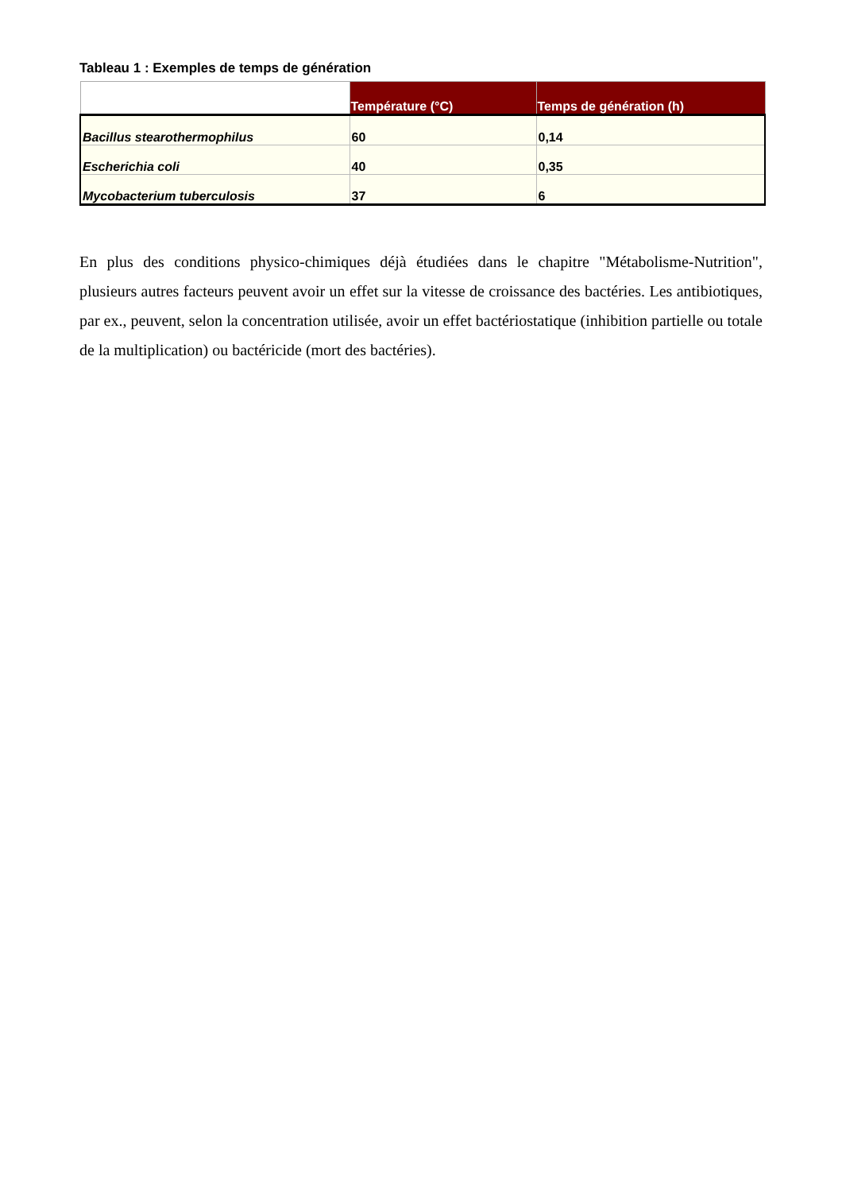Tableau 1 : Exemples de temps de génération
| | Température (°C) | Temps de génération (h) |
| --- | --- | --- |
| Bacillus stearothermophilus | 60 | 0,14 |
| Escherichia coli | 40 | 0,35 |
| Mycobacterium tuberculosis | 37 | 6 |
En plus des conditions physico-chimiques déjà étudiées dans le chapitre "Métabolisme-Nutrition", plusieurs autres facteurs peuvent avoir un effet sur la vitesse de croissance des bactéries. Les antibiotiques, par ex., peuvent, selon la concentration utilisée, avoir un effet bactériostatique (inhibition partielle ou totale de la multiplication) ou bactéricide (mort des bactéries).